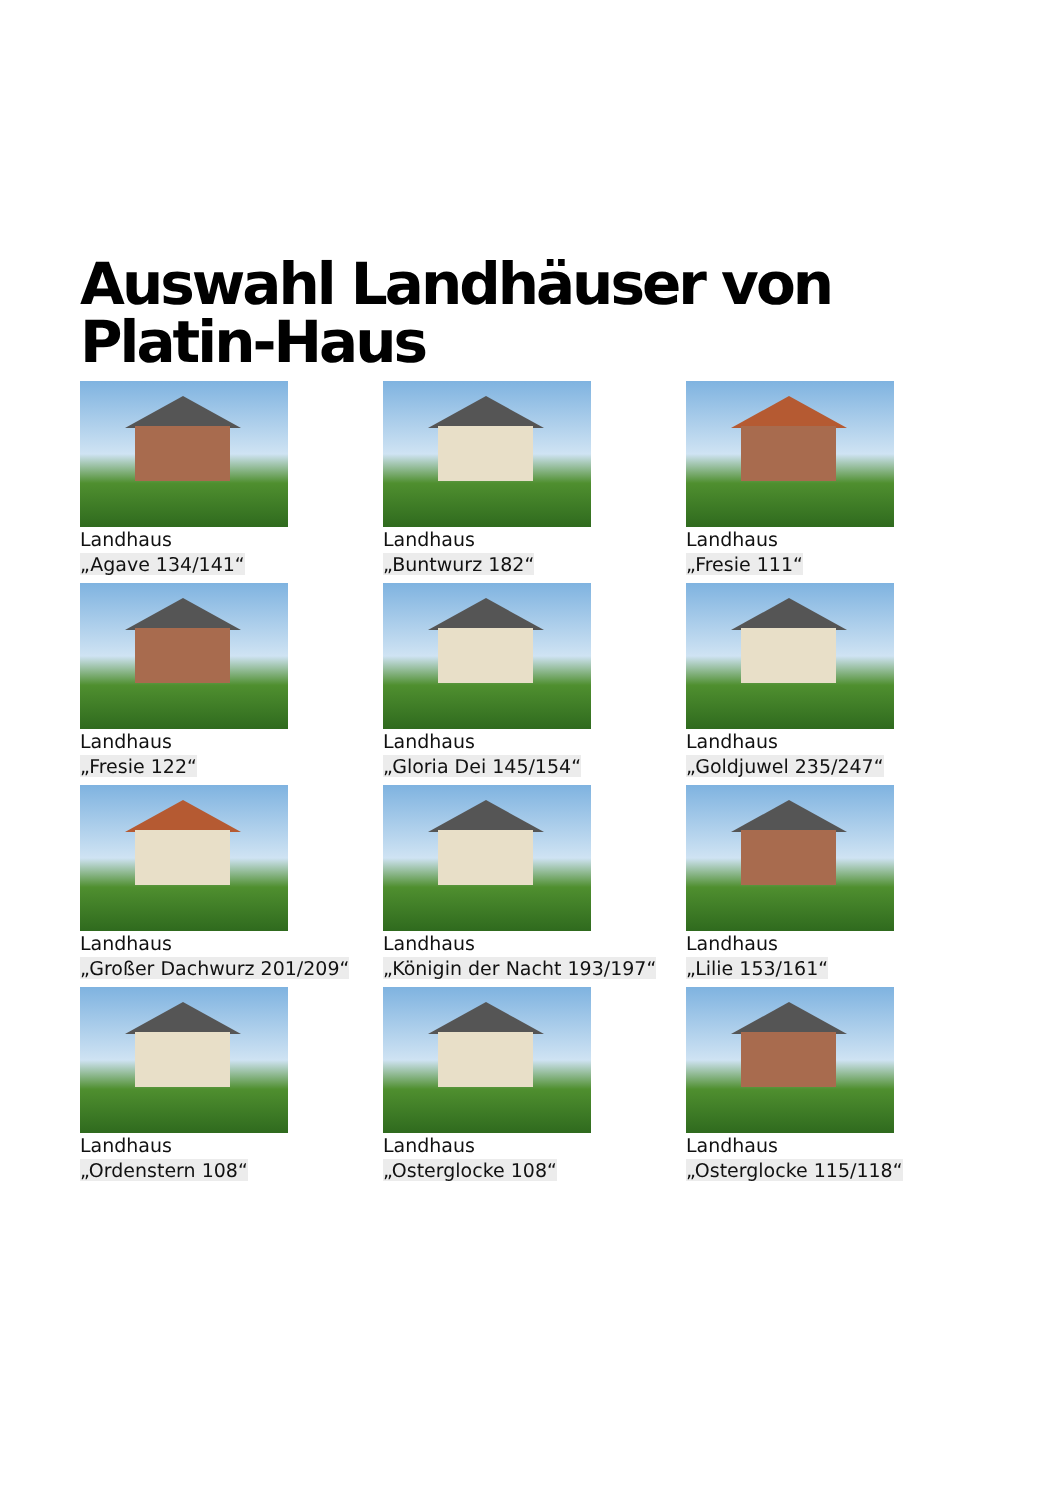Auswahl Landhäuser von
Platin-Haus
Landhaus
„Agave 134/141“
Landhaus
„Buntwurz 182“
Landhaus
„Fresie 111“
Landhaus
„Fresie 122“
Landhaus
„Gloria Dei 145/154“
Landhaus
„Goldjuwel 235/247“
Landhaus
„Großer Dachwurz 201/209“
Landhaus
„Königin der Nacht 193/197“
Landhaus
„Lilie 153/161“
Landhaus
„Ordenstern 108“
Landhaus
„Osterglocke 108“
Landhaus
„Osterglocke 115/118“